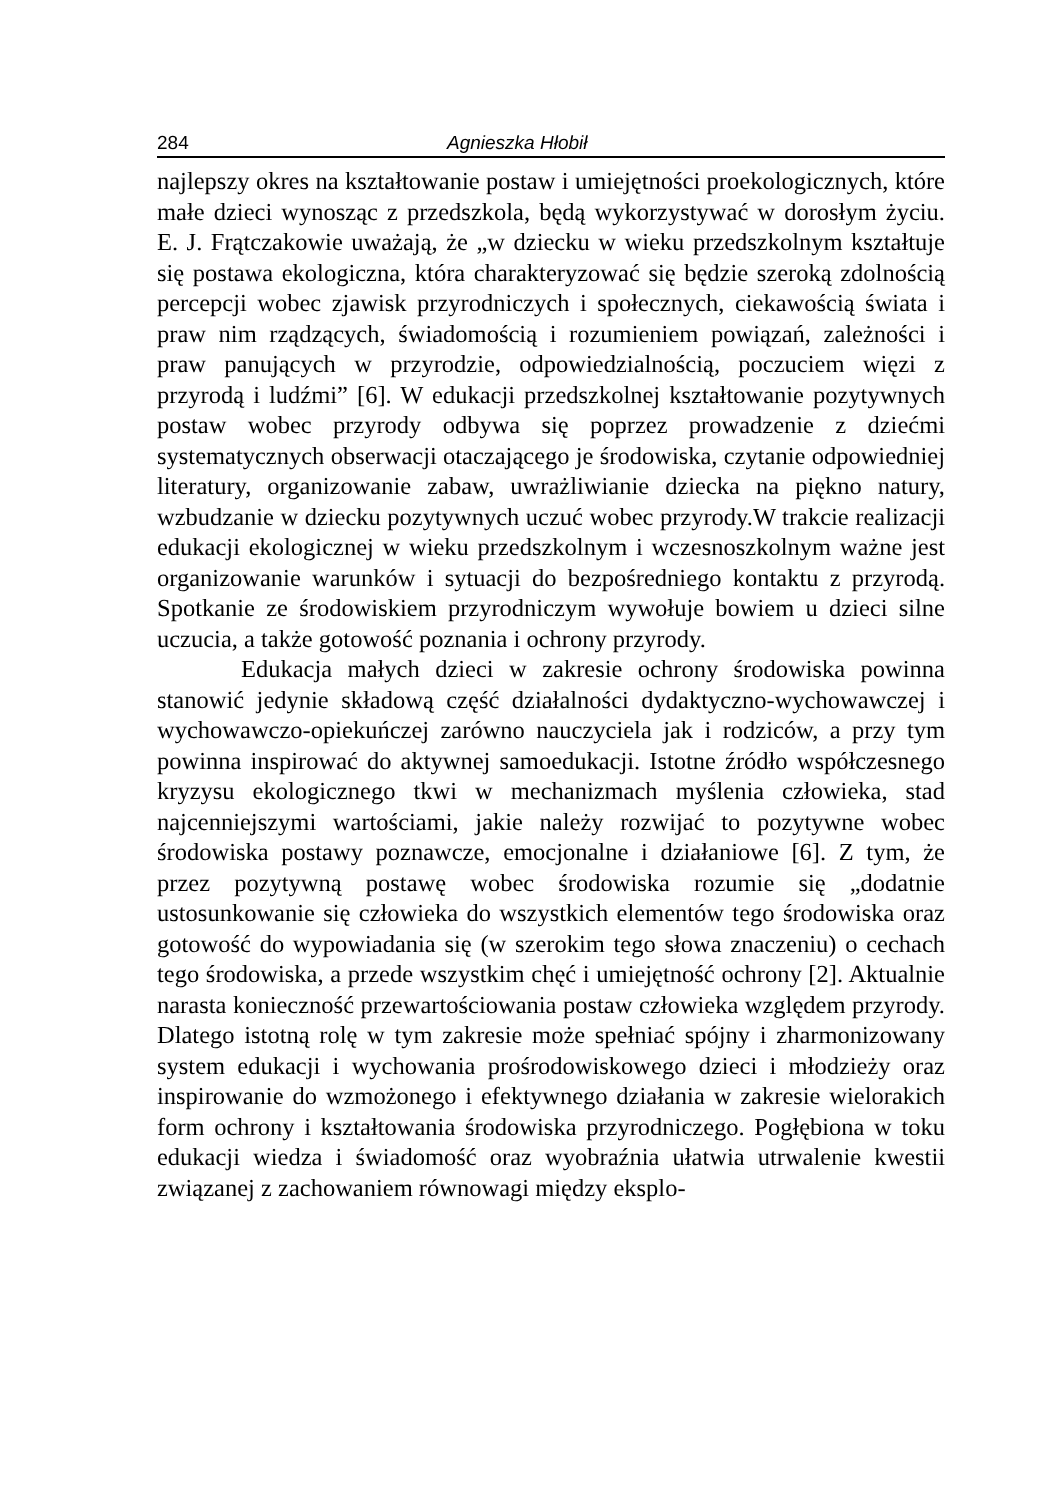284 Agnieszka Hłobił
najlepszy okres na kształtowanie postaw i umiejętności proekologicznych, które małe dzieci wynosząc z przedszkola, będą wykorzystywać w dorosłym życiu. E. J. Frątczakowie uważają, że „w dziecku w wieku przedszkolnym kształtuje się postawa ekologiczna, która charakteryzować się będzie szeroką zdolnością percepcji wobec zjawisk przyrodniczych i społecznych, ciekawością świata i praw nim rządzących, świadomością i rozumieniem powiązań, zależności i praw panujących w przyrodzie, odpowiedzialnością, poczuciem więzi z przyrodą i ludźmi” [6]. W edukacji przedszkolnej kształtowanie pozytywnych postaw wobec przyrody odbywa się poprzez prowadzenie z dziećmi systematycznych obserwacji otaczającego je środowiska, czytanie odpowiedniej literatury, organizowanie zabaw, uwrażliwianie dziecka na piękno natury, wzbudzanie w dziecku pozytywnych uczuć wobec przyrody.W trakcie realizacji edukacji ekologicznej w wieku przedszkolnym i wczesnoszkolnym ważne jest organizowanie warunków i sytuacji do bezpośredniego kontaktu z przyrodą. Spotkanie ze środowiskiem przyrodniczym wywołuje bowiem u dzieci silne uczucia, a także gotowość poznania i ochrony przyrody.
Edukacja małych dzieci w zakresie ochrony środowiska powinna stanowić jedynie składową część działalności dydaktyczno-wychowawczej i wychowawczo-opiekuńczej zarówno nauczyciela jak i rodziców, a przy tym powinna inspirować do aktywnej samoedukacji. Istotne źródło współczesnego kryzysu ekologicznego tkwi w mechanizmach myślenia człowieka, stad najcenniejszymi wartościami, jakie należy rozwijać to pozytywne wobec środowiska postawy poznawcze, emocjonalne i działaniowe [6]. Z tym, że przez pozytywną postawę wobec środowiska rozumie się „dodatnie ustosunkowanie się człowieka do wszystkich elementów tego środowiska oraz gotowość do wypowiadania się (w szerokim tego słowa znaczeniu) o cechach tego środowiska, a przede wszystkim chęć i umiejętność ochrony [2]. Aktualnie narasta konieczność przewartościowania postaw człowieka względem przyrody. Dlatego istotną rolę w tym zakresie może spełniać spójny i zharmonizowany system edukacji i wychowania prośrodowiskowego dzieci i młodzieży oraz inspirowanie do wzmożonego i efektywnego działania w zakresie wielorakich form ochrony i kształtowania środowiska przyrodniczego. Pogłębiona w toku edukacji wiedza i świadomość oraz wyobraźnia ułatwia utrwalenie kwestii związanej z zachowaniem równowagi między eksplo-